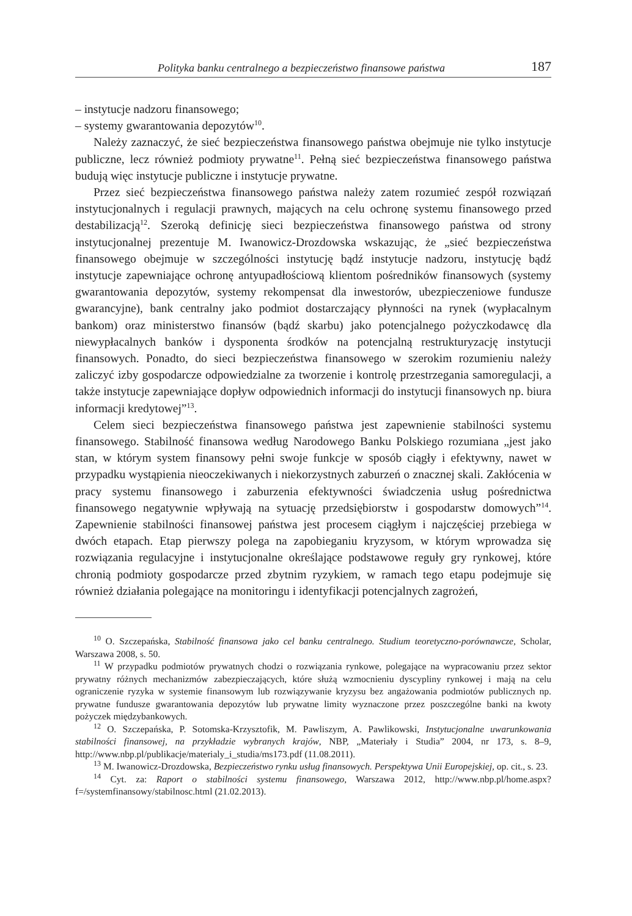Polityka banku centralnego a bezpieczeństwo finansowe państwa 187
– instytucje nadzoru finansowego;
– systemy gwarantowania depozytów<sup>10</sup>.
Należy zaznaczyć, że sieć bezpieczeństwa finansowego państwa obejmuje nie tylko instytucje publiczne, lecz również podmioty prywatne<sup>11</sup>. Pełną sieć bezpieczeństwa finansowego państwa budują więc instytucje publiczne i instytucje prywatne.
Przez sieć bezpieczeństwa finansowego państwa należy zatem rozumieć zespół rozwiązań instytucjonalnych i regulacji prawnych, mających na celu ochronę systemu finansowego przed destabilizacją<sup>12</sup>. Szeroką definicję sieci bezpieczeństwa finansowego państwa od strony instytucjonalnej prezentuje M. Iwanowicz-Drozdowska wskazując, że „sieć bezpieczeństwa finansowego obejmuje w szczególności instytucję bądź instytucje nadzoru, instytucję bądź instytucje zapewniające ochronę antyupadłościową klientom pośredników finansowych (systemy gwarantowania depozytów, systemy rekompensat dla inwestorów, ubezpieczeniowe fundusze gwarancyjne), bank centralny jako podmiot dostarczający płynności na rynek (wypłacalnym bankom) oraz ministerstwo finansów (bądź skarbu) jako potencjalnego pożyczkodawcę dla niewypłacalnych banków i dysponenta środków na potencjalną restrukturyzację instytucji finansowych. Ponadto, do sieci bezpieczeństwa finansowego w szerokim rozumieniu należy zaliczyć izby gospodarcze odpowiedzialne za tworzenie i kontrolę przestrzegania samoregulacji, a także instytucje zapewniające dopływ odpowiednich informacji do instytucji finansowych np. biura informacji kredytowej”<sup>13</sup>.
Celem sieci bezpieczeństwa finansowego państwa jest zapewnienie stabilności systemu finansowego. Stabilność finansowa według Narodowego Banku Polskiego rozumiana „jest jako stan, w którym system finansowy pełni swoje funkcje w sposób ciągły i efektywny, nawet w przypadku wystąpienia nieoczekiwanych i niekorzystnych zaburzeń o znacznej skali. Zakłócenia w pracy systemu finansowego i zaburzenia efektywności świadczenia usług pośrednictwa finansowego negatywnie wpływają na sytuację przedsiębiorstw i gospodarstw domowych”<sup>14</sup>. Zapewnienie stabilności finansowej państwa jest procesem ciągłym i najczęściej przebiega w dwóch etapach. Etap pierwszy polega na zapobieganiu kryzysom, w którym wprowadza się rozwiązania regulacyjne i instytucjonalne określające podstawowe reguły gry rynkowej, które chronią podmioty gospodarcze przed zbytnim ryzykiem, w ramach tego etapu podejmuje się również działania polegające na monitoringu i identyfikacji potencjalnych zagrożeń,
<sup>10</sup> O. Szczepańska, Stabilność finansowa jako cel banku centralnego. Studium teoretyczno-porównawcze, Scholar, Warszawa 2008, s. 50.
<sup>11</sup> W przypadku podmiotów prywatnych chodzi o rozwiązania rynkowe, polegające na wypracowaniu przez sektor prywatny różnych mechanizmów zabezpieczających, które służą wzmocnieniu dyscypliny rynkowej i mają na celu ograniczenie ryzyka w systemie finansowym lub rozwiązywanie kryzysu bez angażowania podmiotów publicznych np. prywatne fundusze gwarantowania depozytów lub prywatne limity wyznaczone przez poszczególne banki na kwoty pożyczek międzybankowych.
<sup>12</sup> O. Szczepańska, P. Sotomska-Krzysztofik, M. Pawliszym, A. Pawlikowski, Instytucjonalne uwarunkowania stabilności finansowej, na przykładzie wybranych krajów, NBP, „Materiały i Studia” 2004, nr 173, s. 8–9, http://www.nbp.pl/publikacje/materialy_i_studia/ms173.pdf (11.08.2011).
<sup>13</sup> M. Iwanowicz-Drozdowska, Bezpieczeństwo rynku usług finansowych. Perspektywa Unii Europejskiej, op. cit., s. 23.
<sup>14</sup> Cyt. za: Raport o stabilności systemu finansowego, Warszawa 2012, http://www.nbp.pl/home.aspx?f=/systemfinansowy/stabilnosc.html (21.02.2013).